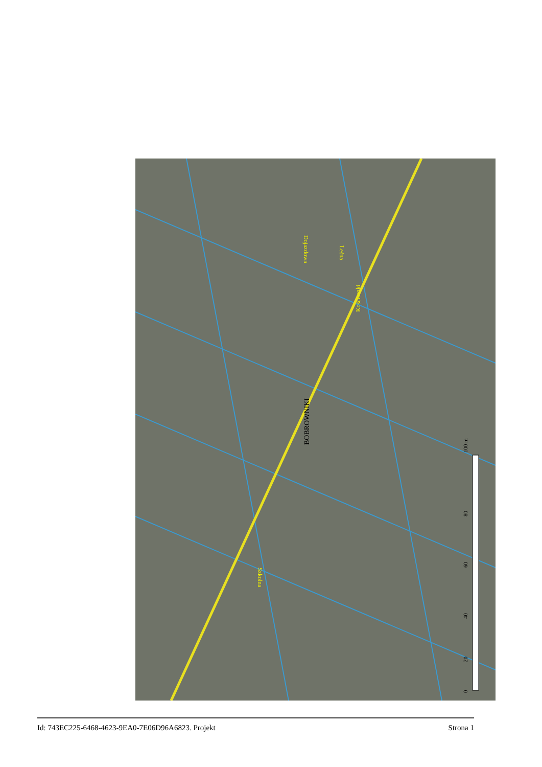BOBROWNIKI
Kościuszki
Dojazdowa
Leśna
Szkolna
100 m
80
60
40
20
0
Id: 743EC225-6468-4623-9EA0-7E06D96A6823. Projekt Strona 1